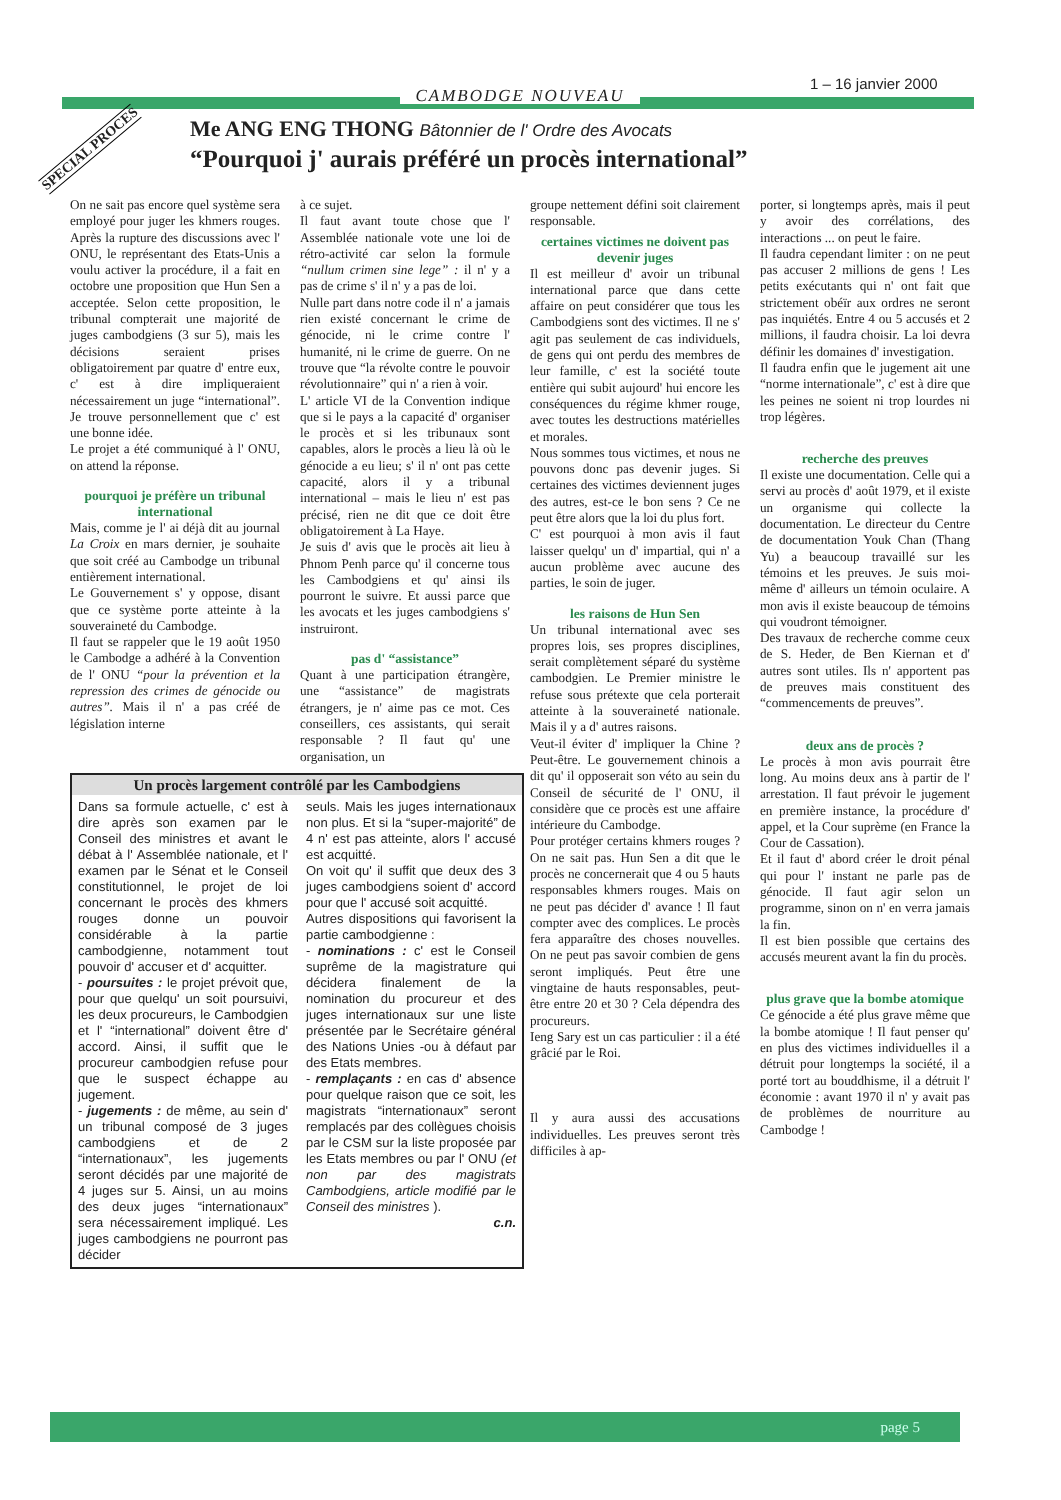1 – 16 janvier 2000
CAMBODGE NOUVEAU
SPECIAL PROCES
Me ANG ENG THONG Bâtonnier de l' Ordre des Avocats
“Pourquoi j' aurais préféré un procès international”
On ne sait pas encore quel système sera employé pour juger les khmers rouges. Après la rupture des discussions avec l' ONU, le représentant des Etats-Unis a voulu activer la procédure, il a fait en octobre une proposition que Hun Sen a acceptée. Selon cette proposition, le tribunal compterait une majorité de juges cambodgiens (3 sur 5), mais les décisions seraient prises obligatoirement par quatre d' entre eux, c' est à dire impliqueraient nécessairement un juge “international”. Je trouve personnellement que c' est une bonne idée.
Le projet a été communiqué à l' ONU, on attend la réponse.
pourquoi je préfère un tribunal international
Mais, comme je l' ai déjà dit au journal La Croix en mars dernier, je souhaite que soit créé au Cambodge un tribunal entièrement international.
Le Gouvernement s' y oppose, disant que ce système porte atteinte à la souveraineté du Cambodge.
Il faut se rappeler que le 19 août 1950 le Cambodge a adhéré à la Convention de l' ONU “pour la prévention et la repression des crimes de génocide ou autres”. Mais il n' a pas créé de législation interne
à ce sujet.
Il faut avant toute chose que l' Assemblée nationale vote une loi de rétro-activité car selon la formule “nullum crimen sine lege” : il n' y a pas de crime s' il n' y a pas de loi.
Nulle part dans notre code il n' a jamais rien existé concernant le crime de génocide, ni le crime contre l' humanité, ni le crime de guerre. On ne trouve que “la révolte contre le pouvoir révolutionnaire” qui n' a rien à voir.
L' article VI de la Convention indique que si le pays a la capacité d' organiser le procès et si les tribunaux sont capables, alors le procès a lieu là où le génocide a eu lieu; s' il n' ont pas cette capacité, alors il y a tribunal international – mais le lieu n' est pas précisé, rien ne dit que ce doit être obligatoirement à La Haye.
Je suis d' avis que le procès ait lieu à Phnom Penh parce qu' il concerne tous les Cambodgiens et qu' ainsi ils pourront le suivre. Et aussi parce que les avocats et les juges cambodgiens s' instruiront.
pas d' “assistance”
Quant à une participation étrangère, une “assistance” de magistrats étrangers, je n' aime pas ce mot. Ces conseillers, ces assistants, qui serait responsable ? Il faut qu' une organisation, un
Un procès largement contrôlé par les Cambodgiens
Dans sa formule actuelle, c' est à dire après son examen par le Conseil des ministres et avant le débat à l' Assemblée nationale, et l' examen par le Sénat et le Conseil constitutionnel, le projet de loi concernant le procès des khmers rouges donne un pouvoir considérable à la partie cambodgienne, notamment tout pouvoir d' accuser et d' acquitter.
- poursuites : le projet prévoit que, pour que quelqu' un soit poursuivi, les deux procureurs, le Cambodgien et l' “international” doivent être d' accord. Ainsi, il suffit que le procureur cambodgien refuse pour que le suspect échappe au jugement.
- jugements : de même, au sein d' un tribunal composé de 3 juges cambodgiens et de 2 “internationaux”, les jugements seront décidés par une majorité de 4 juges sur 5. Ainsi, un au moins des deux juges “internationaux” sera nécessairement impliqué. Les juges cambodgiens ne pourront pas décider
seuls. Mais les juges internationaux non plus. Et si la “super-majorité” de 4 n' est pas atteinte, alors l' accusé est acquitté.
On voit qu' il suffit que deux des 3 juges cambodgiens soient d' accord pour que l' accusé soit acquitté.
Autres dispositions qui favorisent la partie cambodgienne :
- nominations : c' est le Conseil suprême de la magistrature qui décidera finalement de la nomination du procureur et des juges internationaux sur une liste présentée par le Secrétaire général des Nations Unies -ou à défaut par des Etats membres.
- remplaçants : en cas d' absence pour quelque raison que ce soit, les magistrats “internationaux” seront remplacés par des collègues choisis par le CSM sur la liste proposée par les Etats membres ou par l' ONU (et non par des magistrats Cambodgiens, article modifié par le Conseil des ministres ).
c.n.
groupe nettement défini soit clairement responsable.
certaines victimes ne doivent pas devenir juges
Il est meilleur d' avoir un tribunal international parce que dans cette affaire on peut considérer que tous les Cambodgiens sont des victimes. Il ne s' agit pas seulement de cas individuels, de gens qui ont perdu des membres de leur famille, c' est la société toute entière qui subit aujourd' hui encore les conséquences du régime khmer rouge, avec toutes les destructions matérielles et morales.
Nous sommes tous victimes, et nous ne pouvons donc pas devenir juges. Si certaines des victimes deviennent juges des autres, est-ce le bon sens ? Ce ne peut être alors que la loi du plus fort.
C' est pourquoi à mon avis il faut laisser quelqu' un d' impartial, qui n' a aucun problème avec aucune des parties, le soin de juger.
les raisons de Hun Sen
Un tribunal international avec ses propres lois, ses propres disciplines, serait complètement séparé du système cambodgien. Le Premier ministre le refuse sous prétexte que cela porterait atteinte à la souveraineté nationale. Mais il y a d' autres raisons.
Veut-il éviter d' impliquer la Chine ? Peut-être. Le gouvernement chinois a dit qu' il opposerait son véto au sein du Conseil de sécurité de l' ONU, il considère que ce procès est une affaire intérieure du Cambodge.
Pour protéger certains khmers rouges ? On ne sait pas. Hun Sen a dit que le procès ne concernerait que 4 ou 5 hauts responsables khmers rouges. Mais on ne peut pas décider d' avance ! Il faut compter avec des complices. Le procès fera apparaître des choses nouvelles. On ne peut pas savoir combien de gens seront impliqués. Peut être une vingtaine de hauts responsables, peut-être entre 20 et 30 ? Cela dépendra des procureurs.
Ieng Sary est un cas particulier : il a été grâcié par le Roi.
Il y aura aussi des accusations individuelles. Les preuves seront très difficiles à ap-
porter, si longtemps après, mais il peut y avoir des corrélations, des interactions ... on peut le faire.
Il faudra cependant limiter : on ne peut pas accuser 2 millions de gens ! Les petits exécutants qui n' ont fait que strictement obéïr aux ordres ne seront pas inquiétés. Entre 4 ou 5 accusés et 2 millions, il faudra choisir. La loi devra définir les domaines d' investigation.
Il faudra enfin que le jugement ait une “norme internationale”, c' est à dire que les peines ne soient ni trop lourdes ni trop légères.
recherche des preuves
Il existe une documentation. Celle qui a servi au procès d' août 1979, et il existe un organisme qui collecte la documentation. Le directeur du Centre de documentation Youk Chan (Thang Yu) a beaucoup travaillé sur les témoins et les preuves. Je suis moi-même d' ailleurs un témoin oculaire. A mon avis il existe beaucoup de témoins qui voudront témoigner.
Des travaux de recherche comme ceux de S. Heder, de Ben Kiernan et d' autres sont utiles. Ils n' apportent pas de preuves mais constituent des “commencements de preuves”.
deux ans de procès ?
Le procès à mon avis pourrait être long. Au moins deux ans à partir de l' arrestation. Il faut prévoir le jugement en première instance, la procédure d' appel, et la Cour suprème (en France la Cour de Cassation).
Et il faut d' abord créer le droit pénal qui pour l' instant ne parle pas de génocide. Il faut agir selon un programme, sinon on n' en verra jamais la fin.
Il est bien possible que certains des accusés meurent avant la fin du procès.
plus grave que la bombe atomique
Ce génocide a été plus grave même que la bombe atomique ! Il faut penser qu' en plus des victimes individuelles il a détruit pour longtemps la société, il a porté tort au bouddhisme, il a détruit l' économie : avant 1970 il n' y avait pas de problèmes de nourriture au Cambodge !
page 5